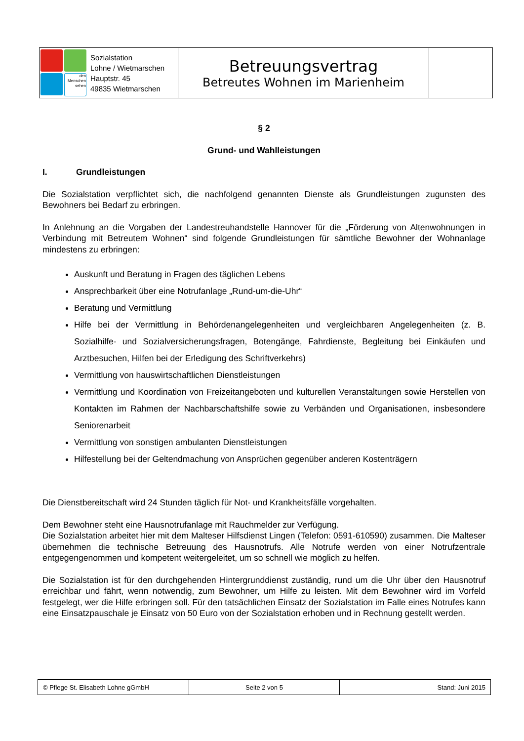| den Menschen sehen Sozialstation Lohne / Wietmarschen Hauptstr. 45 49835 Wietmarschen | Betreuungsvertrag Betreutes Wohnen im Marienheim | |
§ 2
Grund- und Wahlleistungen
I. Grundleistungen
Die Sozialstation verpflichtet sich, die nachfolgend genannten Dienste als Grundleistungen zugunsten des Bewohners bei Bedarf zu erbringen.
In Anlehnung an die Vorgaben der Landestreuhandstelle Hannover für die „Förderung von Altenwohnungen in Verbindung mit Betreutem Wohnen“ sind folgende Grundleistungen für sämtliche Bewohner der Wohnanlage mindestens zu erbringen:
Auskunft und Beratung in Fragen des täglichen Lebens
Ansprechbarkeit über eine Notrufanlage „Rund-um-die-Uhr“
Beratung und Vermittlung
Hilfe bei der Vermittlung in Behördenangelegenheiten und vergleichbaren Angelegenheiten (z. B. Sozialhilfe- und Sozialversicherungsfragen, Botengänge, Fahrdienste, Begleitung bei Einkäufen und Arztbesuchen, Hilfen bei der Erledigung des Schriftverkehrs)
Vermittlung von hauswirtschaftlichen Dienstleistungen
Vermittlung und Koordination von Freizeitangeboten und kulturellen Veranstaltungen sowie Herstellen von Kontakten im Rahmen der Nachbarschaftshilfe sowie zu Verbänden und Organisationen, insbesondere Seniorenarbeit
Vermittlung von sonstigen ambulanten Dienstleistungen
Hilfestellung bei der Geltendmachung von Ansprüchen gegenüber anderen Kostenträgern
Die Dienstbereitschaft wird 24 Stunden täglich für Not- und Krankheitsfälle vorgehalten.
Dem Bewohner steht eine Hausnotrufanlage mit Rauchmelder zur Verfügung.
Die Sozialstation arbeitet hier mit dem Malteser Hilfsdienst Lingen (Telefon: 0591-610590) zusammen. Die Malteser übernehmen die technische Betreuung des Hausnotrufs. Alle Notrufe werden von einer Notrufzentrale entgegengenommen und kompetent weitergeleitet, um so schnell wie möglich zu helfen.
Die Sozialstation ist für den durchgehenden Hintergrunddienst zuständig, rund um die Uhr über den Hausnotruf erreichbar und fährt, wenn notwendig, zum Bewohner, um Hilfe zu leisten. Mit dem Bewohner wird im Vorfeld festgelegt, wer die Hilfe erbringen soll. Für den tatsächlichen Einsatz der Sozialstation im Falle eines Notrufes kann eine Einsatzpauschale je Einsatz von 50 Euro von der Sozialstation erhoben und in Rechnung gestellt werden.
| © Pflege St. Elisabeth Lohne gGmbH | Seite 2 von 5 | Stand: Juni 2015 |